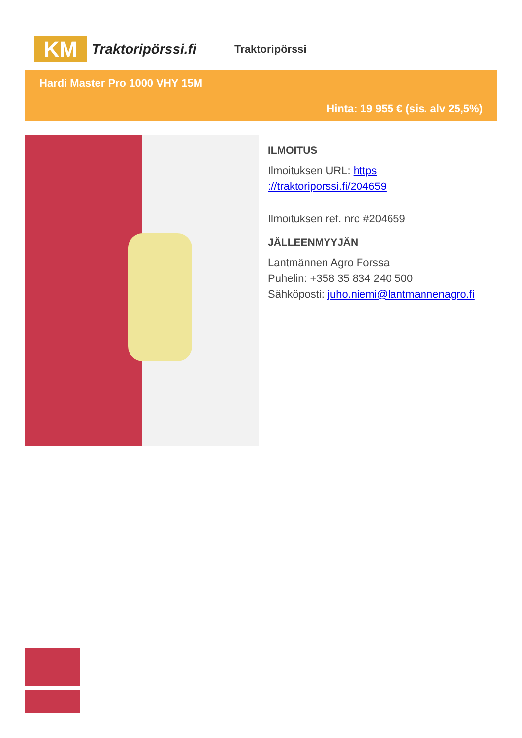KM
Traktoripörssi.fi
Traktoripörssi
Hardi Master Pro 1000 VHY 15M
Hinta: 19 955 € (sis. alv 25,5%)
ILMOITUS
Ilmoituksen URL: https ://traktoriporssi.fi/204659
Ilmoituksen ref. nro #204659
JÄLLEENMYYJÄN
Lantmännen Agro Forssa
Puhelin: +358 35 834 240 500
Sähköposti: juho.niemi@lantmannenagro.fi